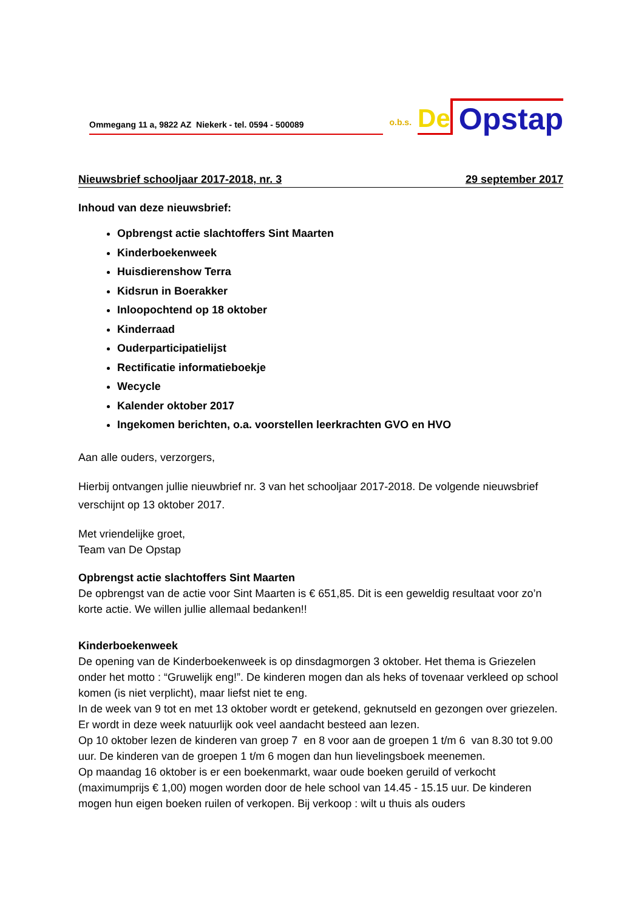Ommegang 11 a, 9822 AZ Niekerk - tel. 0594 - 500089
o.b.s.
De
Opstap
Nieuwsbrief schooljaar 2017-2018, nr. 3 29 september 2017
Inhoud van deze nieuwsbrief:
Opbrengst actie slachtoffers Sint Maarten
Kinderboekenweek
Huisdierenshow Terra
Kidsrun in Boerakker
Inloopochtend op 18 oktober
Kinderraad
Ouderparticipatielijst
Rectificatie informatieboekje
Wecycle
Kalender oktober 2017
Ingekomen berichten, o.a. voorstellen leerkrachten GVO en HVO
Aan alle ouders, verzorgers,
Hierbij ontvangen jullie nieuwbrief nr. 3 van het schooljaar 2017-2018. De volgende nieuwsbrief verschijnt op 13 oktober 2017.
Met vriendelijke groet,
Team van De Opstap
Opbrengst actie slachtoffers Sint Maarten
De opbrengst van de actie voor Sint Maarten is € 651,85. Dit is een geweldig resultaat voor zo’n korte actie. We willen jullie allemaal bedanken!!
Kinderboekenweek
De opening van de Kinderboekenweek is op dinsdagmorgen 3 oktober. Het thema is Griezelen onder het motto : “Gruwelijk eng!”. De kinderen mogen dan als heks of tovenaar verkleed op school komen (is niet verplicht), maar liefst niet te eng.
In de week van 9 tot en met 13 oktober wordt er getekend, geknutseld en gezongen over griezelen. Er wordt in deze week natuurlijk ook veel aandacht besteed aan lezen.
Op 10 oktober lezen de kinderen van groep 7 en 8 voor aan de groepen 1 t/m 6 van 8.30 tot 9.00 uur. De kinderen van de groepen 1 t/m 6 mogen dan hun lievelingsboek meenemen.
Op maandag 16 oktober is er een boekenmarkt, waar oude boeken geruild of verkocht (maximumprijs € 1,00) mogen worden door de hele school van 14.45 - 15.15 uur. De kinderen mogen hun eigen boeken ruilen of verkopen. Bij verkoop : wilt u thuis als ouders